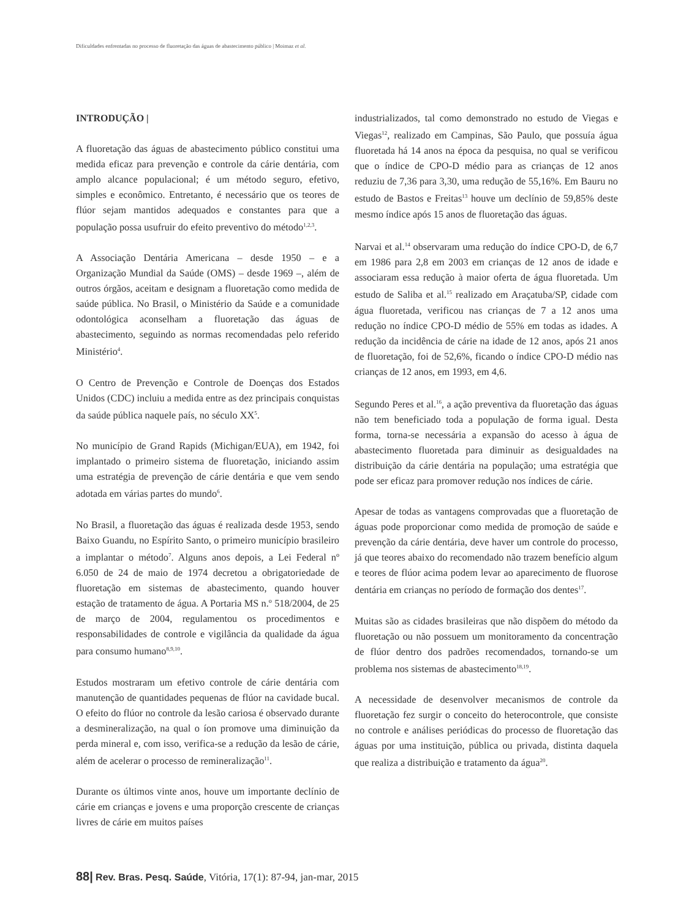Dificuldades enfrentadas no processo de fluoretação das águas de abastecimento público | Moimaz et al.
INTRODUÇÃO |
A fluoretação das águas de abastecimento público constitui uma medida eficaz para prevenção e controle da cárie dentária, com amplo alcance populacional; é um método seguro, efetivo, simples e econômico. Entretanto, é necessário que os teores de flúor sejam mantidos adequados e constantes para que a população possa usufruir do efeito preventivo do método<sup>1,2,3</sup>.
A Associação Dentária Americana – desde 1950 – e a Organização Mundial da Saúde (OMS) – desde 1969 –, além de outros órgãos, aceitam e designam a fluoretação como medida de saúde pública. No Brasil, o Ministério da Saúde e a comunidade odontológica aconselham a fluoretação das águas de abastecimento, seguindo as normas recomendadas pelo referido Ministério<sup>4</sup>.
O Centro de Prevenção e Controle de Doenças dos Estados Unidos (CDC) incluiu a medida entre as dez principais conquistas da saúde pública naquele país, no século XX<sup>5</sup>.
No município de Grand Rapids (Michigan/EUA), em 1942, foi implantado o primeiro sistema de fluoretação, iniciando assim uma estratégia de prevenção de cárie dentária e que vem sendo adotada em várias partes do mundo<sup>6</sup>.
No Brasil, a fluoretação das águas é realizada desde 1953, sendo Baixo Guandu, no Espírito Santo, o primeiro município brasileiro a implantar o método<sup>7</sup>. Alguns anos depois, a Lei Federal nº 6.050 de 24 de maio de 1974 decretou a obrigatoriedade de fluoretação em sistemas de abastecimento, quando houver estação de tratamento de água. A Portaria MS n.º 518/2004, de 25 de março de 2004, regulamentou os procedimentos e responsabilidades de controle e vigilância da qualidade da água para consumo humano<sup>8,9,10</sup>.
Estudos mostraram um efetivo controle de cárie dentária com manutenção de quantidades pequenas de flúor na cavidade bucal. O efeito do flúor no controle da lesão cariosa é observado durante a desmineralização, na qual o íon promove uma diminuição da perda mineral e, com isso, verifica-se a redução da lesão de cárie, além de acelerar o processo de remineralização<sup>11</sup>.
Durante os últimos vinte anos, houve um importante declínio de cárie em crianças e jovens e uma proporção crescente de crianças livres de cárie em muitos países
industrializados, tal como demonstrado no estudo de Viegas e Viegas<sup>12</sup>, realizado em Campinas, São Paulo, que possuía água fluoretada há 14 anos na época da pesquisa, no qual se verificou que o índice de CPO-D médio para as crianças de 12 anos reduziu de 7,36 para 3,30, uma redução de 55,16%. Em Bauru no estudo de Bastos e Freitas<sup>13</sup> houve um declínio de 59,85% deste mesmo índice após 15 anos de fluoretação das águas.
Narvai et al.<sup>14</sup> observaram uma redução do índice CPO-D, de 6,7 em 1986 para 2,8 em 2003 em crianças de 12 anos de idade e associaram essa redução à maior oferta de água fluoretada. Um estudo de Saliba et al.<sup>15</sup> realizado em Araçatuba/SP, cidade com água fluoretada, verificou nas crianças de 7 a 12 anos uma redução no índice CPO-D médio de 55% em todas as idades. A redução da incidência de cárie na idade de 12 anos, após 21 anos de fluoretação, foi de 52,6%, ficando o índice CPO-D médio nas crianças de 12 anos, em 1993, em 4,6.
Segundo Peres et al.<sup>16</sup>, a ação preventiva da fluoretação das águas não tem beneficiado toda a população de forma igual. Desta forma, torna-se necessária a expansão do acesso à água de abastecimento fluoretada para diminuir as desigualdades na distribuição da cárie dentária na população; uma estratégia que pode ser eficaz para promover redução nos índices de cárie.
Apesar de todas as vantagens comprovadas que a fluoretação de águas pode proporcionar como medida de promoção de saúde e prevenção da cárie dentária, deve haver um controle do processo, já que teores abaixo do recomendado não trazem benefício algum e teores de flúor acima podem levar ao aparecimento de fluorose dentária em crianças no período de formação dos dentes<sup>17</sup>.
Muitas são as cidades brasileiras que não dispõem do método da fluoretação ou não possuem um monitoramento da concentração de flúor dentro dos padrões recomendados, tornando-se um problema nos sistemas de abastecimento<sup>18,19</sup>.
A necessidade de desenvolver mecanismos de controle da fluoretação fez surgir o conceito do heterocontrole, que consiste no controle e análises periódicas do processo de fluoretação das águas por uma instituição, pública ou privada, distinta daquela que realiza a distribuição e tratamento da água<sup>20</sup>.
88| Rev. Bras. Pesq. Saúde, Vitória, 17(1): 87-94, jan-mar, 2015